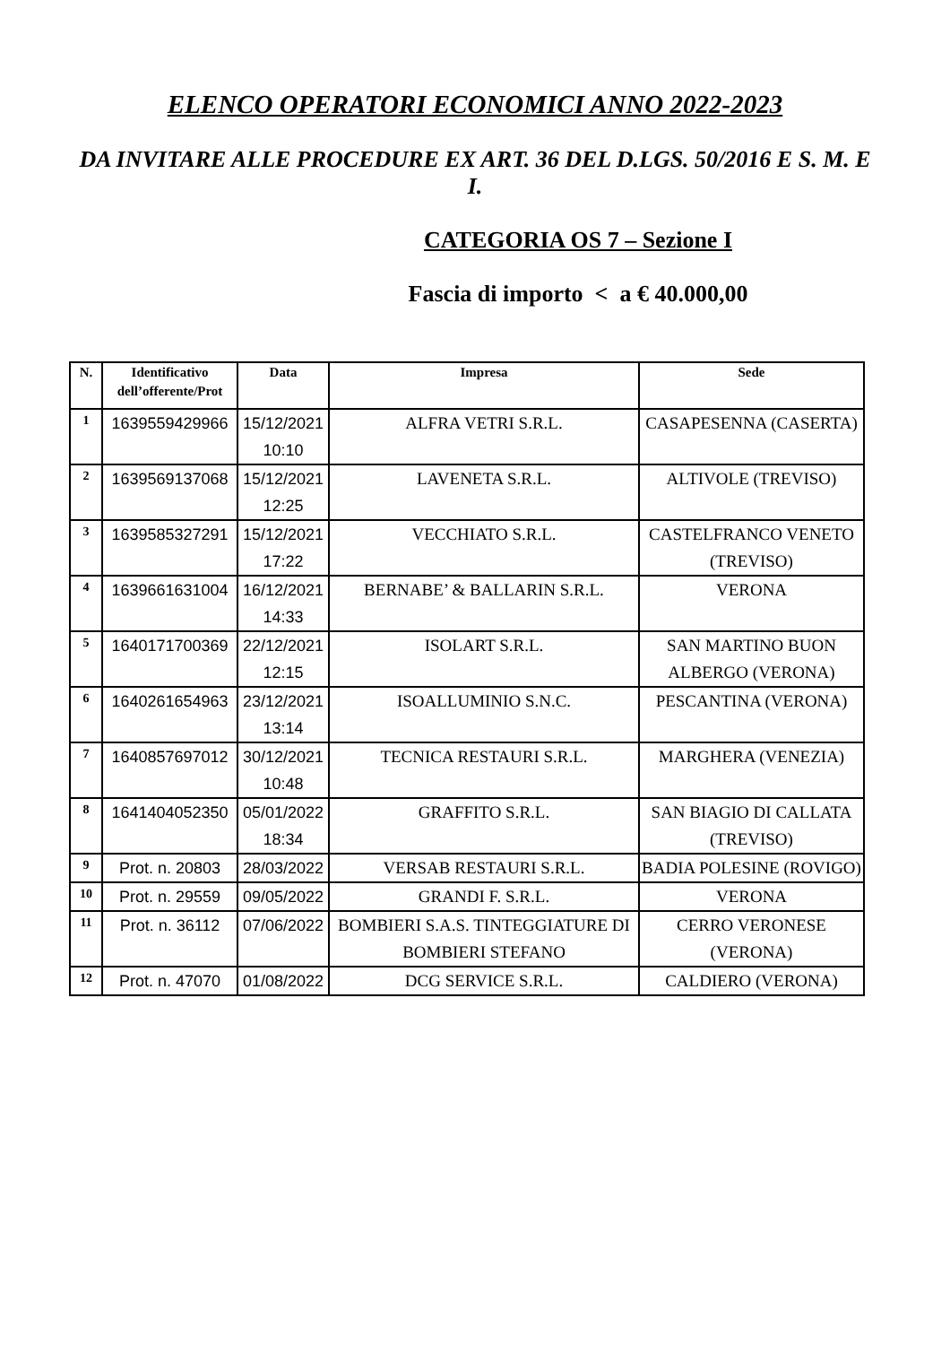ELENCO OPERATORI ECONOMICI ANNO 2022-2023
DA INVITARE ALLE PROCEDURE EX ART. 36 DEL D.LGS. 50/2016 E S. M. E I.
CATEGORIA OS 7 – Sezione I
Fascia di importo < a € 40.000,00
| N. | Identificativo dell’offerente/Prot | Data | Impresa | Sede |
| --- | --- | --- | --- | --- |
| 1 | 1639559429966 | 15/12/2021 10:10 | ALFRA VETRI S.R.L. | CASAPESENNA (CASERTA) |
| 2 | 1639569137068 | 15/12/2021 12:25 | LAVENETA S.R.L. | ALTIVOLE (TREVISO) |
| 3 | 1639585327291 | 15/12/2021 17:22 | VECCHIATO S.R.L. | CASTELFRANCO VENETO (TREVISO) |
| 4 | 1639661631004 | 16/12/2021 14:33 | BERNABE’ & BALLARIN S.R.L. | VERONA |
| 5 | 1640171700369 | 22/12/2021 12:15 | ISOLART S.R.L. | SAN MARTINO BUON ALBERGO (VERONA) |
| 6 | 1640261654963 | 23/12/2021 13:14 | ISOALLUMINIO S.N.C. | PESCANTINA (VERONA) |
| 7 | 1640857697012 | 30/12/2021 10:48 | TECNICA RESTAURI S.R.L. | MARGHERA (VENEZIA) |
| 8 | 1641404052350 | 05/01/2022 18:34 | GRAFFITO S.R.L. | SAN BIAGIO DI CALLATA (TREVISO) |
| 9 | Prot. n. 20803 | 28/03/2022 | VERSAB RESTAURI S.R.L. | BADIA POLESINE (ROVIGO) |
| 10 | Prot. n. 29559 | 09/05/2022 | GRANDI F. S.R.L. | VERONA |
| 11 | Prot. n. 36112 | 07/06/2022 | BOMBIERI S.A.S. TINTEGGIATURE DI BOMBIERI STEFANO | CERRO VERONESE (VERONA) |
| 12 | Prot. n. 47070 | 01/08/2022 | DCG SERVICE S.R.L. | CALDIERO (VERONA) |